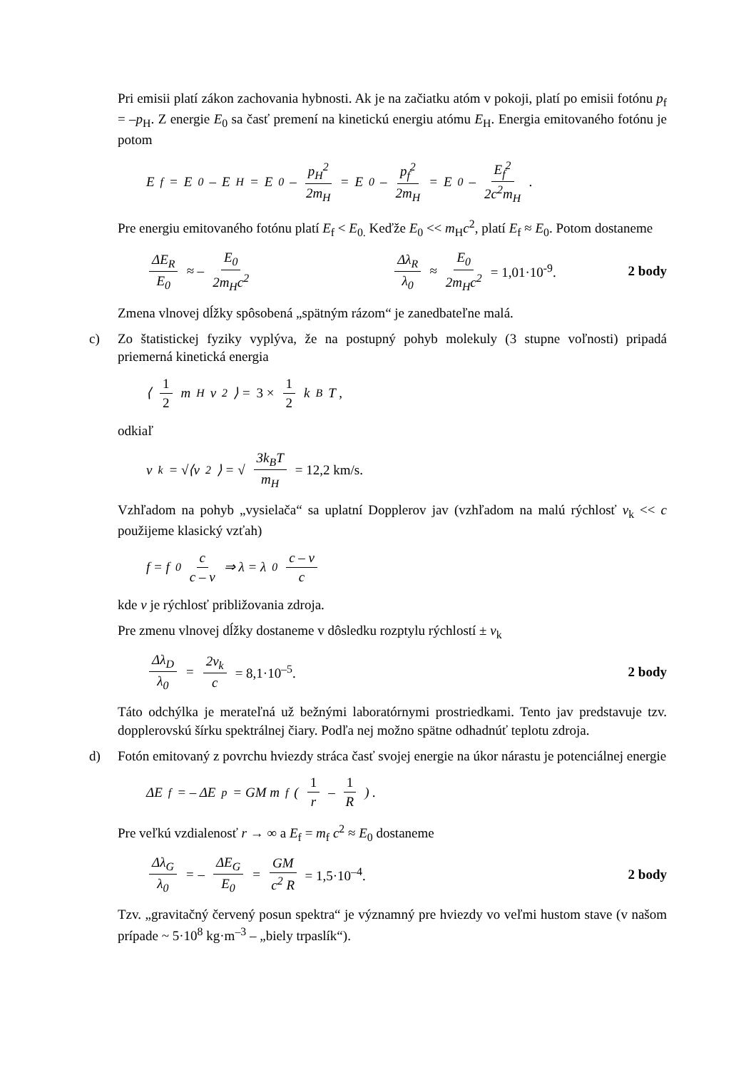Pri emisii platí zákon zachovania hybnosti. Ak je na začiatku atóm v pokoji, platí po emisii fotónu p<sub>f</sub> = –p<sub>H</sub>. Z energie E<sub>0</sub> sa časť premení na kinetickú energiu atómu E<sub>H</sub>. Energia emitovaného fotónu je potom
E<sub>f</sub> = E<sub>0</sub> – E<sub>H</sub> = E<sub>0</sub> – p<sub>H</sub><sup>2</sup> 2m<sub>H</sub> = E<sub>0</sub> – p<sub>f</sub><sup>2</sup> 2m<sub>H</sub> = E<sub>0</sub> – E<sub>f</sub><sup>2</sup> 2c<sup>2</sup>m<sub>H</sub> .
Pre energiu emitovaného fotónu platí E<sub>f</sub> < E<sub>0.</sub> Keďže E<sub>0</sub> << m<sub>H</sub>c<sup>2</sup>, platí E<sub>f</sub> ≈ E<sub>0</sub>. Potom dostaneme
ΔE<sub>R</sub> E<sub>0</sub> ≈ – E<sub>0</sub> 2m<sub>H</sub>c<sup>2</sup> Δλ<sub>R</sub> λ<sub>0</sub> ≈ E<sub>0</sub> 2m<sub>H</sub>c<sup>2</sup> = 1,01·10<sup>-9</sup>. 2 body
Zmena vlnovej dĺžky spôsobená „spätným rázom“ je zanedbateľne malá.
c) Zo štatistickej fyziky vyplýva, že na postupný pohyb molekuly (3 stupne voľnosti) pripadá priemerná kinetická energia
⟨ 1 2 m<sub>H</sub> v<sup>2</sup> ⟩ = 3 × 1 2 k<sub>B</sub>T ,
odkiaľ
v<sub>k</sub> = √⟨v<sup>2</sup>⟩ = √ 3k<sub>B</sub>T m<sub>H</sub> = 12,2 km/s.
Vzhľadom na pohyb „vysielača“ sa uplatní Dopplerov jav (vzhľadom na malú rýchlosť v<sub>k</sub> << c použijeme klasický vzťah)
f = f<sub>0</sub> c c – v ⇒ λ = λ<sub>0</sub> c – v c
kde v je rýchlosť približovania zdroja.
Pre zmenu vlnovej dĺžky dostaneme v dôsledku rozptylu rýchlostí ± v<sub>k</sub>
Δλ<sub>D</sub> λ<sub>0</sub> = 2v<sub>k</sub> c = 8,1·10<sup>–5</sup>. 2 body
Táto odchýlka je merateľná už bežnými laboratórnymi prostriedkami. Tento jav predstavuje tzv. dopplerovskú šírku spektrálnej čiary. Podľa nej možno spätne odhadnúť teplotu zdroja.
d) Fotón emitovaný z povrchu hviezdy stráca časť svojej energie na úkor nárastu je potenciálnej energie
ΔE<sub>f</sub> = – ΔE<sub>p</sub> = GM m<sub>f</sub> ( 1 r – 1 R ) .
Pre veľkú vzdialenosť r → ∞ a E<sub>f</sub> = m<sub>f</sub> c<sup>2</sup> ≈ E<sub>0</sub> dostaneme
Δλ<sub>G</sub> λ<sub>0</sub> = – ΔE<sub>G</sub> E<sub>0</sub> = GM c<sup>2</sup> R = 1,5·10<sup>–4</sup>. 2 body
Tzv. „gravitačný červený posun spektra“ je významný pre hviezdy vo veľmi hustom stave (v našom prípade ~ 5·10<sup>8</sup> kg·m<sup>–3</sup> – „biely trpaslík“).